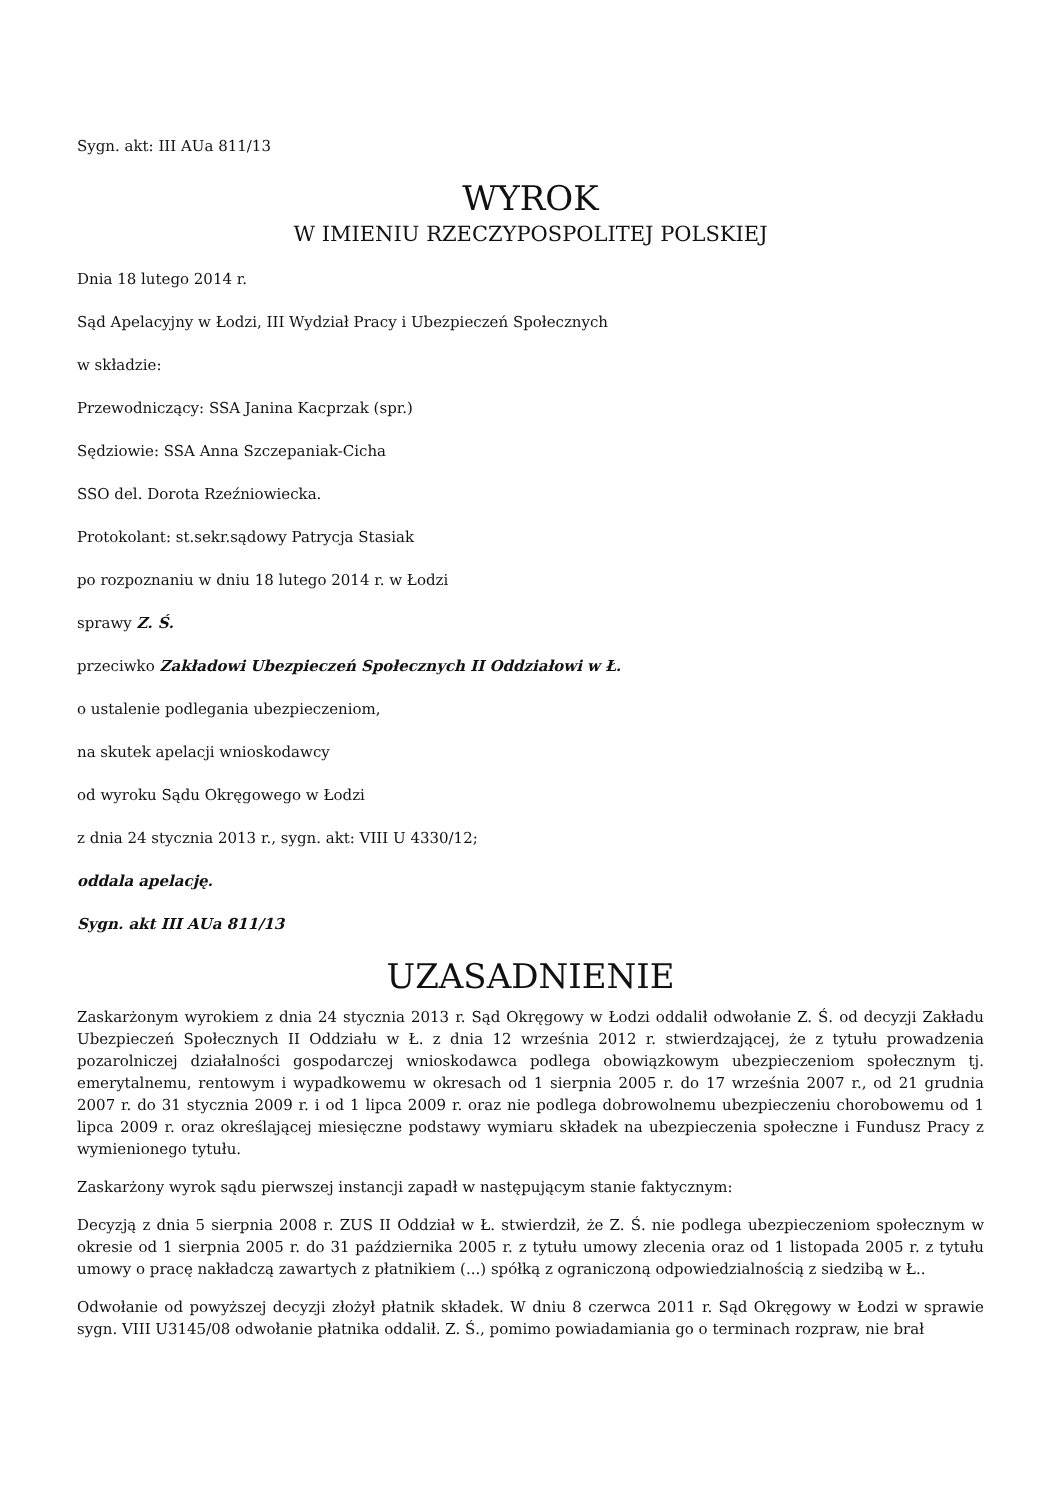Sygn. akt: III AUa 811/13
WYROK
W IMIENIU RZECZYPOSPOLITEJ POLSKIEJ
Dnia 18 lutego 2014 r.
Sąd Apelacyjny w Łodzi, III Wydział Pracy i Ubezpieczeń Społecznych
w składzie:
Przewodniczący: SSA Janina Kacprzak (spr.)
Sędziowie: SSA Anna Szczepaniak-Cicha
SSO del. Dorota Rzeźniowiecka.
Protokolant: st.sekr.sądowy Patrycja Stasiak
po rozpoznaniu w dniu 18 lutego 2014 r. w Łodzi
sprawy Z. Ś.
przeciwko Zakładowi Ubezpieczeń Społecznych II Oddziałowi w Ł.
o ustalenie podlegania ubezpieczeniom,
na skutek apelacji wnioskodawcy
od wyroku Sądu Okręgowego w Łodzi
z dnia 24 stycznia 2013 r., sygn. akt: VIII U 4330/12;
oddala apelację.
Sygn. akt III AUa 811/13
UZASADNIENIE
Zaskarżonym wyrokiem z dnia 24 stycznia 2013 r. Sąd Okręgowy w Łodzi oddalił odwołanie Z. Ś. od decyzji Zakładu Ubezpieczeń Społecznych II Oddziału w Ł. z dnia 12 września 2012 r. stwierdzającej, że z tytułu prowadzenia pozarolniczej działalności gospodarczej wnioskodawca podlega obowiązkowym ubezpieczeniom społecznym tj. emerytalnemu, rentowym i wypadkowemu w okresach od 1 sierpnia 2005 r. do 17 września 2007 r., od 21 grudnia 2007 r. do 31 stycznia 2009 r. i od 1 lipca 2009 r. oraz nie podlega dobrowolnemu ubezpieczeniu chorobowemu od 1 lipca 2009 r. oraz określającej miesięczne podstawy wymiaru składek na ubezpieczenia społeczne i Fundusz Pracy z wymienionego tytułu.
Zaskarżony wyrok sądu pierwszej instancji zapadł w następującym stanie faktycznym:
Decyzją z dnia 5 sierpnia 2008 r. ZUS II Oddział w Ł. stwierdził, że Z. Ś. nie podlega ubezpieczeniom społecznym w okresie od 1 sierpnia 2005 r. do 31 października 2005 r. z tytułu umowy zlecenia oraz od 1 listopada 2005 r. z tytułu umowy o pracę nakładczą zawartych z płatnikiem (...) spółką z ograniczoną odpowiedzialnością z siedzibą w Ł..
Odwołanie od powyższej decyzji złożył płatnik składek. W dniu 8 czerwca 2011 r. Sąd Okręgowy w Łodzi w sprawie sygn. VIII U3145/08 odwołanie płatnika oddalił. Z. Ś., pomimo powiadamiania go o terminach rozpraw, nie brał